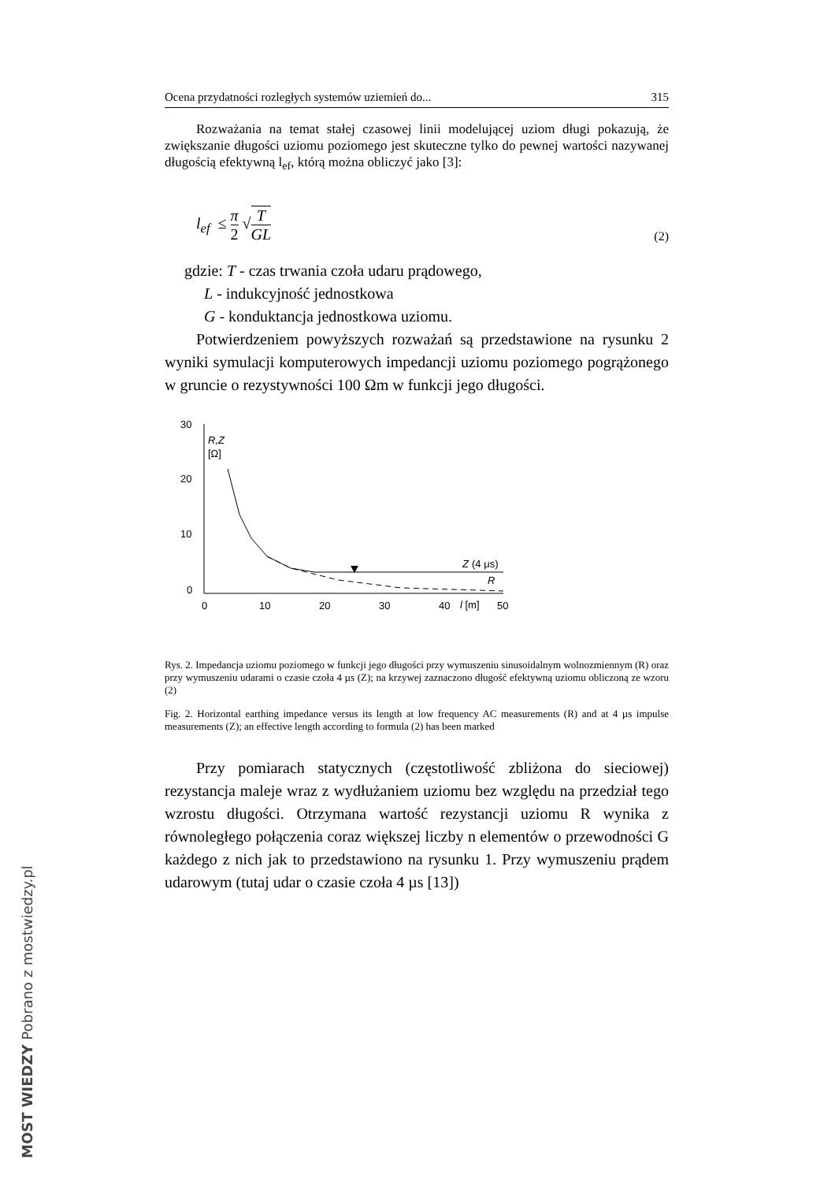Ocena przydatności rozległych systemów uziemień do... 315
Rozważania na temat stałej czasowej linii modelującej uziom długi pokazują, że zwiększanie długości uziomu poziomego jest skuteczne tylko do pewnej wartości nazywanej długością efektywną l<sub>ef</sub>, którą można obliczyć jako [3]:
l<sub>ef</sub> ≤ π 2 √T GL
(2)
gdzie: T - czas trwania czoła udaru prądowego,
L - indukcyjność jednostkowa
G - konduktancja jednostkowa uziomu.
Potwierdzeniem powyższych rozważań są przedstawione na rysunku 2 wyniki symulacji komputerowych impedancji uziomu poziomego pogrążonego w gruncie o rezystywności 100 Ωm w funkcji jego długości.
30
20
10
0
0
10
20
30
40
l [m]
50
R,Z
[Ω]
Z
(4 μs)
R
Rys. 2. Impedancja uziomu poziomego w funkcji jego długości przy wymuszeniu sinusoidalnym wolnozmiennym (R) oraz przy wymuszeniu udarami o czasie czoła 4 µs (Z); na krzywej zaznaczono długość efektywną uziomu obliczoną ze wzoru (2)
Fig. 2. Horizontal earthing impedance versus its length at low frequency AC measurements (R) and at 4 µs impulse measurements (Z); an effective length according to formula (2) has been marked
Przy pomiarach statycznych (częstotliwość zbliżona do sieciowej) rezystancja maleje wraz z wydłużaniem uziomu bez względu na przedział tego wzrostu długości. Otrzymana wartość rezystancji uziomu R wynika z równoległego połączenia coraz większej liczby n elementów o przewodności G każdego z nich jak to przedstawiono na rysunku 1. Przy wymuszeniu prądem udarowym (tutaj udar o czasie czoła 4 µs [13])
MOST WIEDZY Pobrano z mostwiedzy.pl